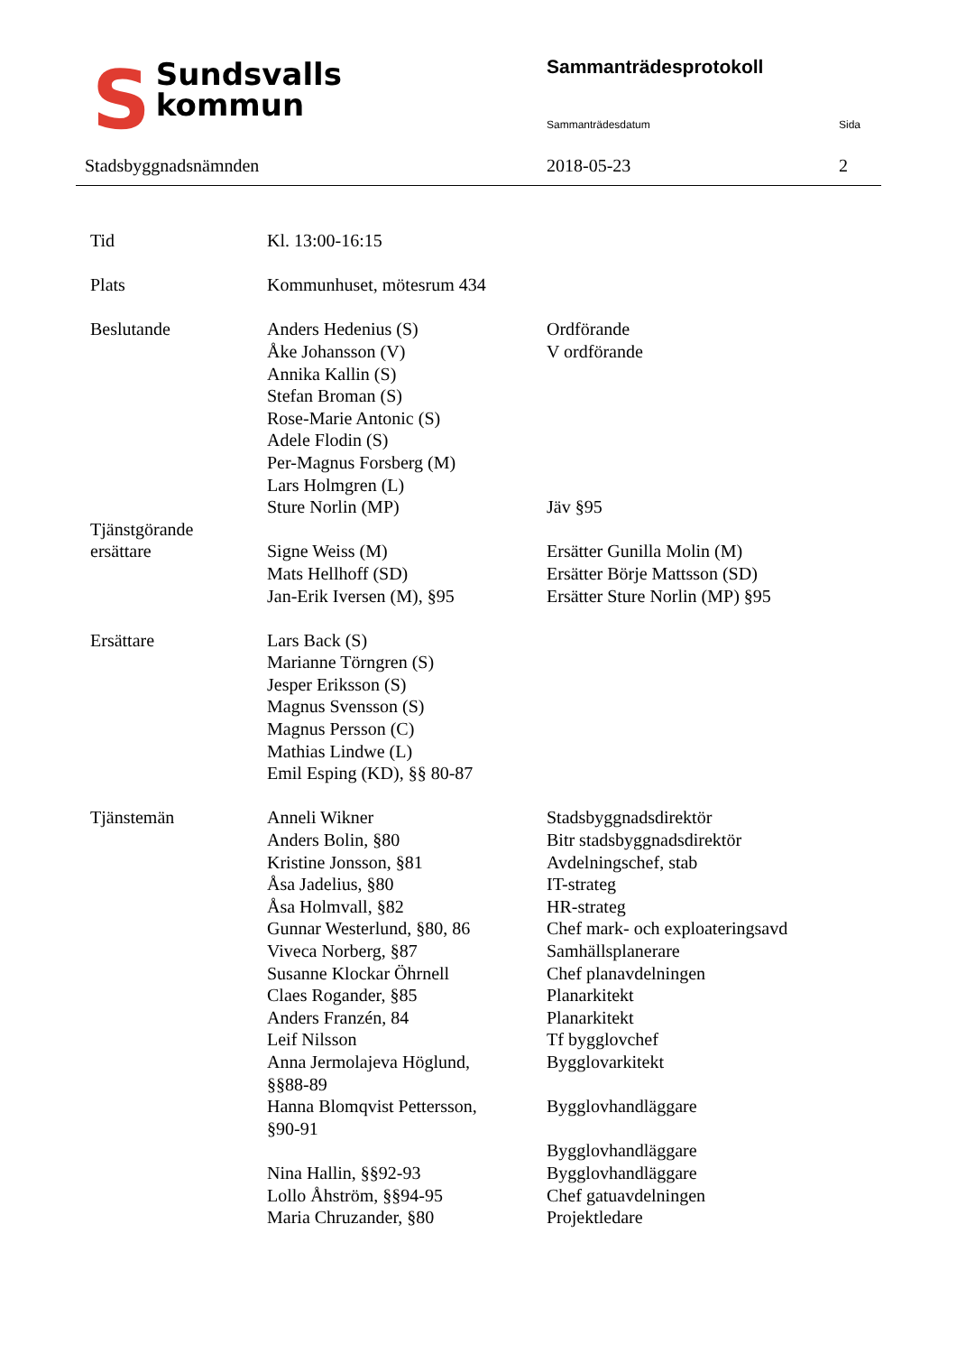SSundsvalls
kommun
Stadsbyggnadsnämnden
Sammanträdesprotokoll
Sammanträdesdatum Sida
2018-05-23 2
| Tid | Kl. 13:00-16:15 | |
| Plats | Kommunhuset, mötesrum 434 | |
| Beslutande | Anders Hedenius (S) Åke Johansson (V) Annika Kallin (S) Stefan Broman (S) Rose-Marie Antonic (S) Adele Flodin (S) Per-Magnus Forsberg (M) Lars Holmgren (L) Sture Norlin (MP) | Ordförande V ordförande Jäv §95 |
| Tjänstgörande ersättare | Signe Weiss (M) Mats Hellhoff (SD) Jan-Erik Iversen (M), §95 | Ersätter Gunilla Molin (M) Ersätter Börje Mattsson (SD) Ersätter Sture Norlin (MP) §95 |
| Ersättare | Lars Back (S) Marianne Törngren (S) Jesper Eriksson (S) Magnus Svensson (S) Magnus Persson (C) Mathias Lindwe (L) Emil Esping (KD), §§ 80-87 | |
| Tjänstemän | Anneli Wikner Anders Bolin, §80 Kristine Jonsson, §81 Åsa Jadelius, §80 Åsa Holmvall, §82 Gunnar Westerlund, §80, 86 Viveca Norberg, §87 Susanne Klockar Öhrnell Claes Rogander, §85 Anders Franzén, 84 Leif Nilsson Anna Jermolajeva Höglund, §§88-89 Hanna Blomqvist Pettersson, §90-91 Nina Hallin, §§92-93 Lollo Åhström, §§94-95 Maria Chruzander, §80 | Stadsbyggnadsdirektör Bitr stadsbyggnadsdirektör Avdelningschef, stab IT-strateg HR-strateg Chef mark- och exploateringsavd Samhällsplanerare Chef planavdelningen Planarkitekt Planarkitekt Tf bygglovchef Bygglovarkitekt Bygglovhandläggare Bygglovhandläggare Bygglovhandläggare Chef gatuavdelningen Projektledare |